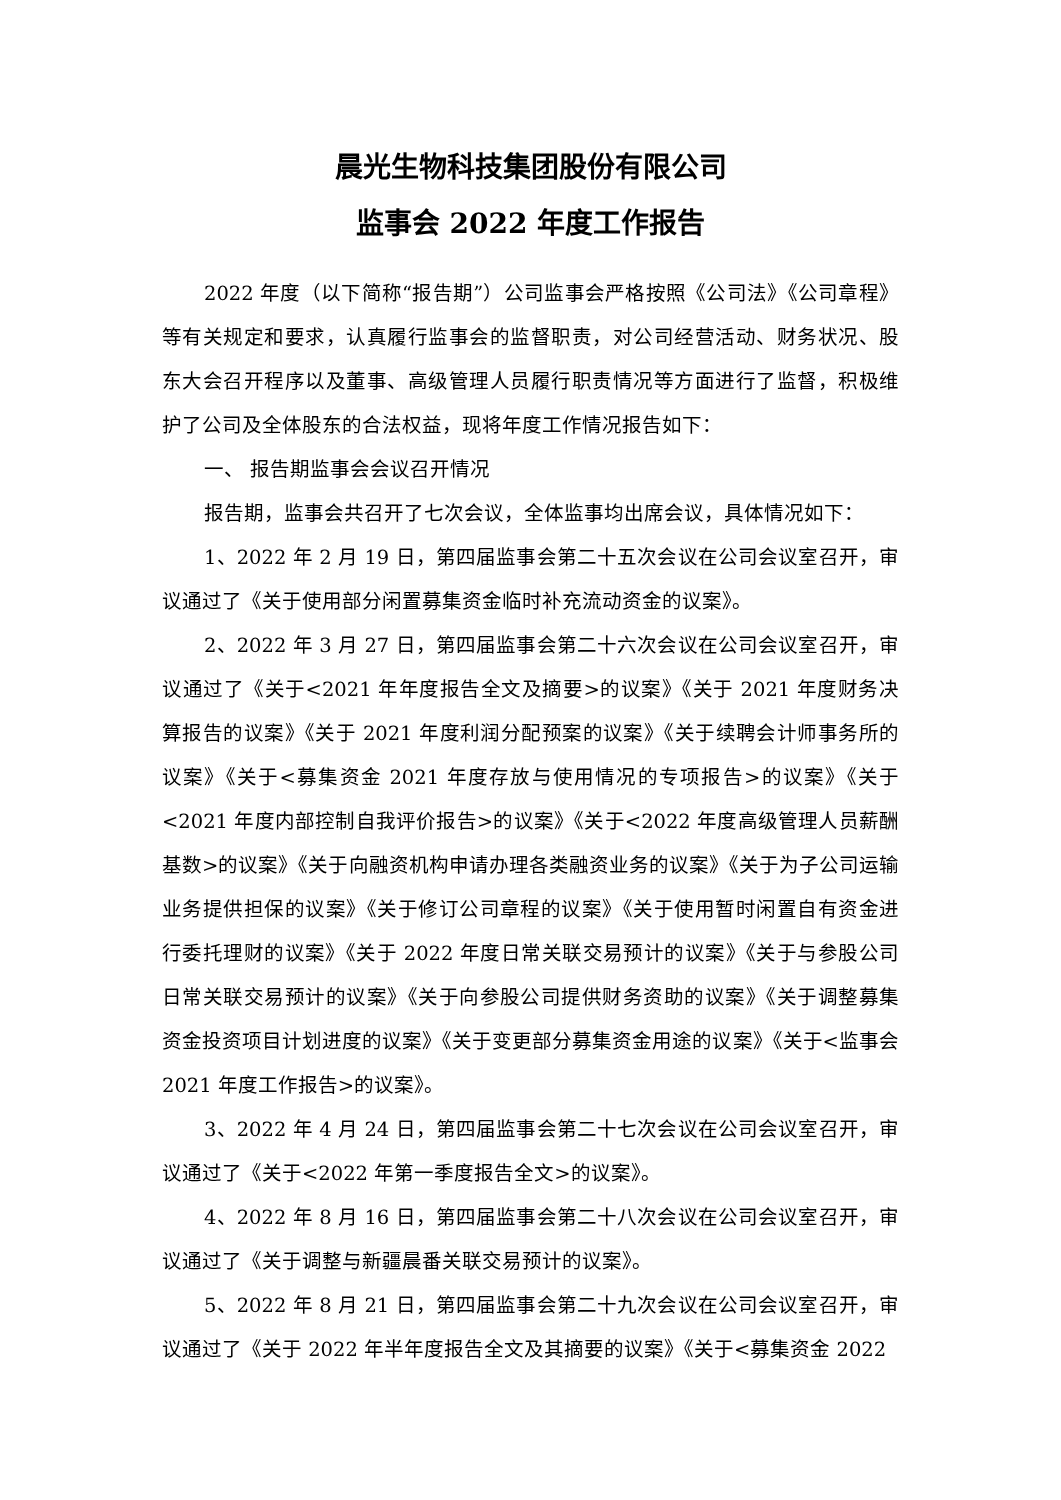晨光生物科技集团股份有限公司
监事会 2022 年度工作报告
2022 年度（以下简称“报告期”）公司监事会严格按照《公司法》《公司章程》等有关规定和要求，认真履行监事会的监督职责，对公司经营活动、财务状况、股东大会召开程序以及董事、高级管理人员履行职责情况等方面进行了监督，积极维护了公司及全体股东的合法权益，现将年度工作情况报告如下：
一、 报告期监事会会议召开情况
报告期，监事会共召开了七次会议，全体监事均出席会议，具体情况如下：
1、2022 年 2 月 19 日，第四届监事会第二十五次会议在公司会议室召开，审议通过了《关于使用部分闲置募集资金临时补充流动资金的议案》。
2、2022 年 3 月 27 日，第四届监事会第二十六次会议在公司会议室召开，审议通过了《关于<2021 年年度报告全文及摘要>的议案》《关于 2021 年度财务决算报告的议案》《关于 2021 年度利润分配预案的议案》《关于续聘会计师事务所的议案》《关于<募集资金 2021 年度存放与使用情况的专项报告>的议案》《关于<2021 年度内部控制自我评价报告>的议案》《关于<2022 年度高级管理人员薪酬基数>的议案》《关于向融资机构申请办理各类融资业务的议案》《关于为子公司运输业务提供担保的议案》《关于修订公司章程的议案》《关于使用暂时闲置自有资金进行委托理财的议案》《关于 2022 年度日常关联交易预计的议案》《关于与参股公司日常关联交易预计的议案》《关于向参股公司提供财务资助的议案》《关于调整募集资金投资项目计划进度的议案》《关于变更部分募集资金用途的议案》《关于<监事会 2021 年度工作报告>的议案》。
3、2022 年 4 月 24 日，第四届监事会第二十七次会议在公司会议室召开，审议通过了《关于<2022 年第一季度报告全文>的议案》。
4、2022 年 8 月 16 日，第四届监事会第二十八次会议在公司会议室召开，审议通过了《关于调整与新疆晨番关联交易预计的议案》。
5、2022 年 8 月 21 日，第四届监事会第二十九次会议在公司会议室召开，审议通过了《关于 2022 年半年度报告全文及其摘要的议案》《关于<募集资金 2022